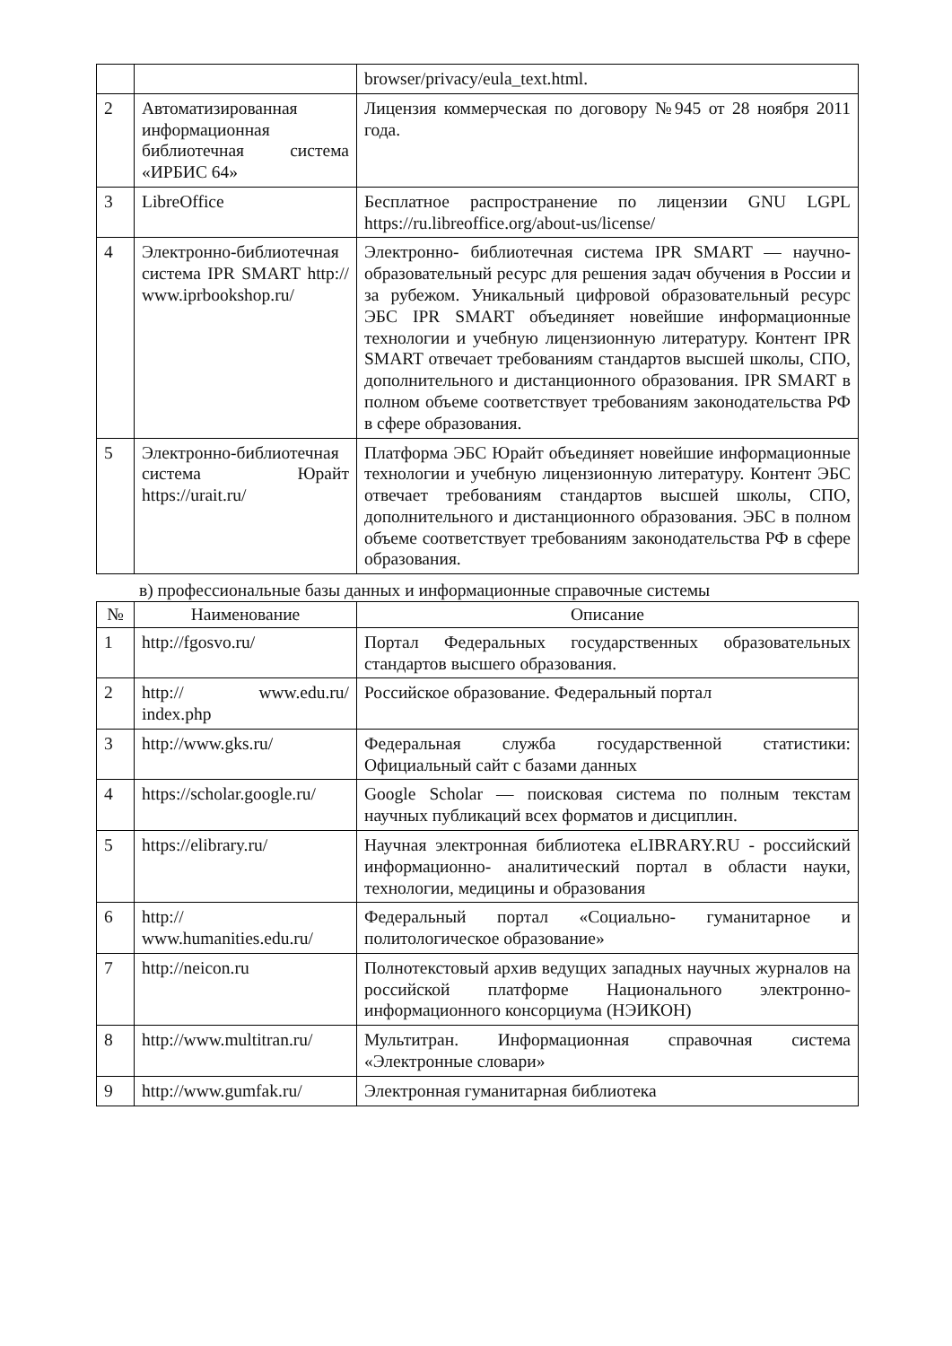| | | browser/privacy/eula_text.html. |
| 2 | Автоматизированная информационная библиотечная система «ИРБИС 64» | Лицензия коммерческая по договору №945 от 28 ноября 2011 года. |
| 3 | LibreOffice | Бесплатное распространение по лицензии GNU LGPL https://ru.libreoffice.org/about-us/license/ |
| 4 | Электронно-библиотечная система IPR SMART http:// www.iprbookshop.ru/ | Электронно- библиотечная система IPR SMART — научно- образовательный ресурс для решения задач обучения в России и за рубежом. Уникальный цифровой образовательный ресурс ЭБС IPR SMART объединяет новейшие информационные технологии и учебную лицензионную литературу. Контент IPR SMART отвечает требованиям стандартов высшей школы, СПО, дополнительного и дистанционного образования. IPR SMART в полном объеме соответствует требованиям законодательства РФ в сфере образования. |
| 5 | Электронно-библиотечная система Юрайт https://urait.ru/ | Платформа ЭБС Юрайт объединяет новейшие информационные технологии и учебную лицензионную литературу. Контент ЭБС отвечает требованиям стандартов высшей школы, СПО, дополнительного и дистанционного образования. ЭБС в полном объеме соответствует требованиям законодательства РФ в сфере образования. |
в) профессиональные базы данных и информационные справочные системы
| № | Наименование | Описание |
| --- | --- | --- |
| 1 | http://fgosvo.ru/ | Портал Федеральных государственных образовательных стандартов высшего образования. |
| 2 | http:// www.edu.ru/ index.php | Российское образование. Федеральный портал |
| 3 | http://www.gks.ru/ | Федеральная служба государственной статистики: Официальный сайт с базами данных |
| 4 | https://scholar.google.ru/ | Google Scholar — поисковая система по полным текстам научных публикаций всех форматов и дисциплин. |
| 5 | https://elibrary.ru/ | Научная электронная библиотека eLIBRARY.RU - российский информационно- аналитический портал в области науки, технологии, медицины и образования |
| 6 | http:// www.humanities.edu.ru/ | Федеральный портал «Социально- гуманитарное и политологическое образование» |
| 7 | http://neicon.ru | Полнотекстовый архив ведущих западных научных журналов на российской платформе Национального электронно- информационного консорциума (НЭИКОН) |
| 8 | http://www.multitran.ru/ | Мультитран. Информационная справочная система «Электронные словари» |
| 9 | http://www.gumfak.ru/ | Электронная гуманитарная библиотека |